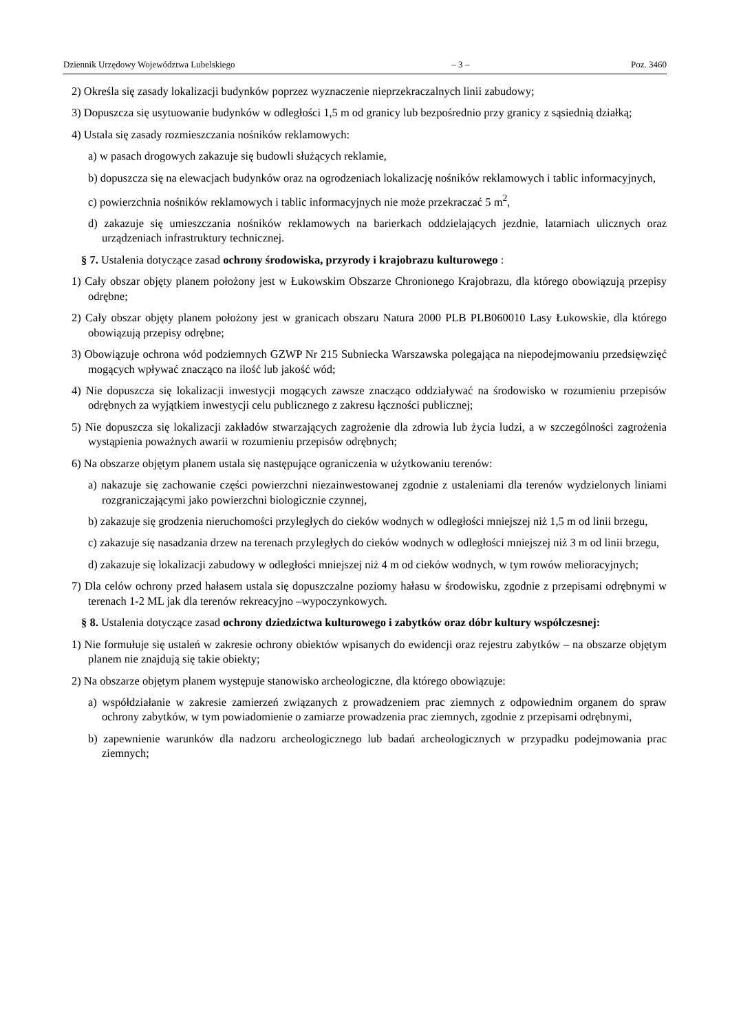Dziennik Urzędowy Województwa Lubelskiego – 3 – Poz. 3460
2) Określa się zasady lokalizacji budynków poprzez wyznaczenie nieprzekraczalnych linii zabudowy;
3) Dopuszcza się usytuowanie budynków w odległości 1,5 m od granicy lub bezpośrednio przy granicy z sąsiednią działką;
4) Ustala się zasady rozmieszczania nośników reklamowych:
a) w pasach drogowych zakazuje się budowli służących reklamie,
b) dopuszcza się na elewacjach budynków oraz na ogrodzeniach lokalizację nośników reklamowych i tablic informacyjnych,
c) powierzchnia nośników reklamowych i tablic informacyjnych nie może przekraczać 5 m<sup>2</sup>,
d) zakazuje się umieszczania nośników reklamowych na barierkach oddzielających jezdnie, latarniach ulicznych oraz urządzeniach infrastruktury technicznej.
§ 7. Ustalenia dotyczące zasad ochrony środowiska, przyrody i krajobrazu kulturowego :
1) Cały obszar objęty planem położony jest w Łukowskim Obszarze Chronionego Krajobrazu, dla którego obowiązują przepisy odrębne;
2) Cały obszar objęty planem położony jest w granicach obszaru Natura 2000 PLB PLB060010 Lasy Łukowskie, dla którego obowiązują przepisy odrębne;
3) Obowiązuje ochrona wód podziemnych GZWP Nr 215 Subniecka Warszawska polegająca na niepodejmowaniu przedsięwzięć mogących wpływać znacząco na ilość lub jakość wód;
4) Nie dopuszcza się lokalizacji inwestycji mogących zawsze znacząco oddziaływać na środowisko w rozumieniu przepisów odrębnych za wyjątkiem inwestycji celu publicznego z zakresu łączności publicznej;
5) Nie dopuszcza się lokalizacji zakładów stwarzających zagrożenie dla zdrowia lub życia ludzi, a w szczególności zagrożenia wystąpienia poważnych awarii w rozumieniu przepisów odrębnych;
6) Na obszarze objętym planem ustala się następujące ograniczenia w użytkowaniu terenów:
a) nakazuje się zachowanie części powierzchni niezainwestowanej zgodnie z ustaleniami dla terenów wydzielonych liniami rozgraniczającymi jako powierzchni biologicznie czynnej,
b) zakazuje się grodzenia nieruchomości przyległych do cieków wodnych w odległości mniejszej niż 1,5 m od linii brzegu,
c) zakazuje się nasadzania drzew na terenach przyległych do cieków wodnych w odległości mniejszej niż 3 m od linii brzegu,
d) zakazuje się lokalizacji zabudowy w odległości mniejszej niż 4 m od cieków wodnych, w tym rowów melioracyjnych;
7) Dla celów ochrony przed hałasem ustala się dopuszczalne poziomy hałasu w środowisku, zgodnie z przepisami odrębnymi w terenach 1-2 ML jak dla terenów rekreacyjno –wypoczynkowych.
§ 8. Ustalenia dotyczące zasad ochrony dziedzictwa kulturowego i zabytków oraz dóbr kultury współczesnej:
1) Nie formułuje się ustaleń w zakresie ochrony obiektów wpisanych do ewidencji oraz rejestru zabytków – na obszarze objętym planem nie znajdują się takie obiekty;
2) Na obszarze objętym planem występuje stanowisko archeologiczne, dla którego obowiązuje:
a) współdziałanie w zakresie zamierzeń związanych z prowadzeniem prac ziemnych z odpowiednim organem do spraw ochrony zabytków, w tym powiadomienie o zamiarze prowadzenia prac ziemnych, zgodnie z przepisami odrębnymi,
b) zapewnienie warunków dla nadzoru archeologicznego lub badań archeologicznych w przypadku podejmowania prac ziemnych;